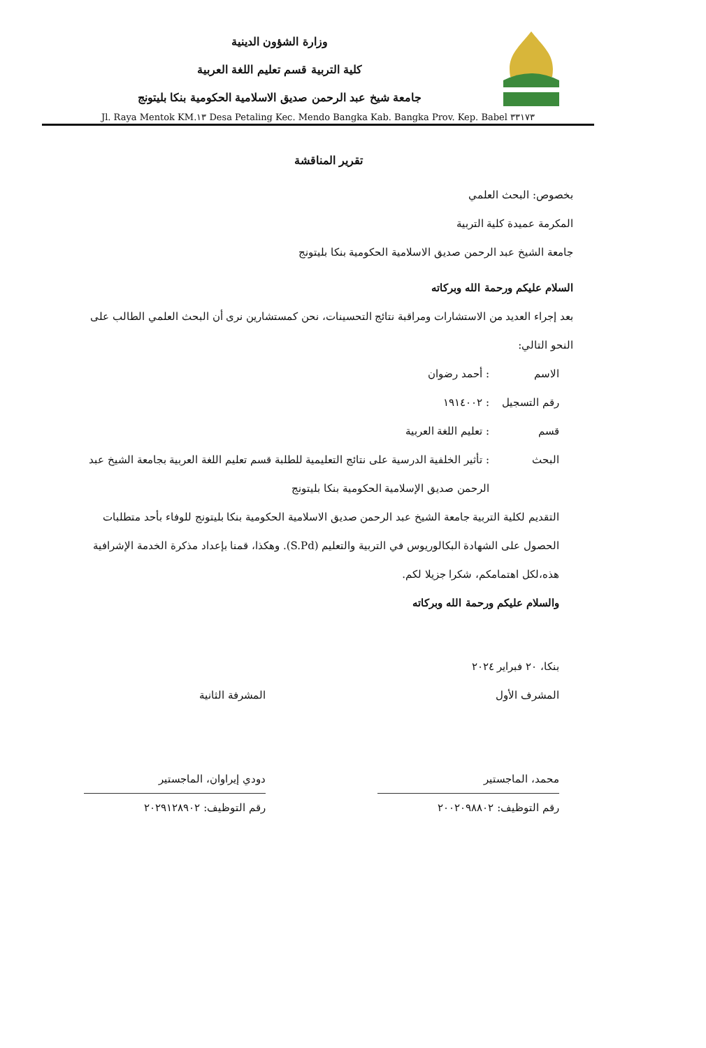وزارة الشؤون الدينية
كلية التربية قسم تعليم اللغة العربية
جامعة شيخ عبد الرحمن صديق الاسلامية الحكومية بنكا بليتونج
Jl. Raya Mentok KM.١٣ Desa Petaling Kec. Mendo Bangka Kab. Bangka Prov. Kep. Babel ٣٣١٧٣
تقرير المناقشة
بخصوص: البحث العلمي
المكرمة عميدة كلية التربية
جامعة الشيخ عبد الرحمن صديق الاسلامية الحكومية بنكا بليتونج
السلام عليكم ورحمة الله وبركاته
بعد إجراء العديد من الاستشارات ومراقبة نتائج التحسينات، نحن كمستشارين نرى أن البحث العلمي الطالب على النحو التالي:
الاسم: أحمد رضوان
رقم التسجيل: ١٩١٤٠٠٢
قسم: تعليم اللغة العربية
البحث: تأثير الخلفية الدرسية على نتائج التعليمية للطلبة قسم تعليم اللغة العربية بجامعة الشيخ عبد الرحمن صديق الإسلامية الحكومية بنكا بليتونج
التقديم لكلية التربية جامعة الشيخ عبد الرحمن صديق الاسلامية الحكومية بنكا بليتونج للوفاء بأحد متطلبات الحصول على الشهادة البكالوريوس في التربية والتعليم (S.Pd). وهكذا، قمنا بإعداد مذكرة الخدمة الإشرافية هذه،لكل اهتمامكم، شكرا جزيلا لكم.
والسلام عليكم ورحمة الله وبركاته
بنكا، ٢٠ فبراير ٢٠٢٤
المشرف الأول
محمد، الماجستير
رقم التوظيف: ٢٠٠٢٠٩٨٨٠٢
المشرفة الثانية
دودي إيراوان، الماجستير
رقم التوظيف: ٢٠٢٩١٢٨٩٠٢